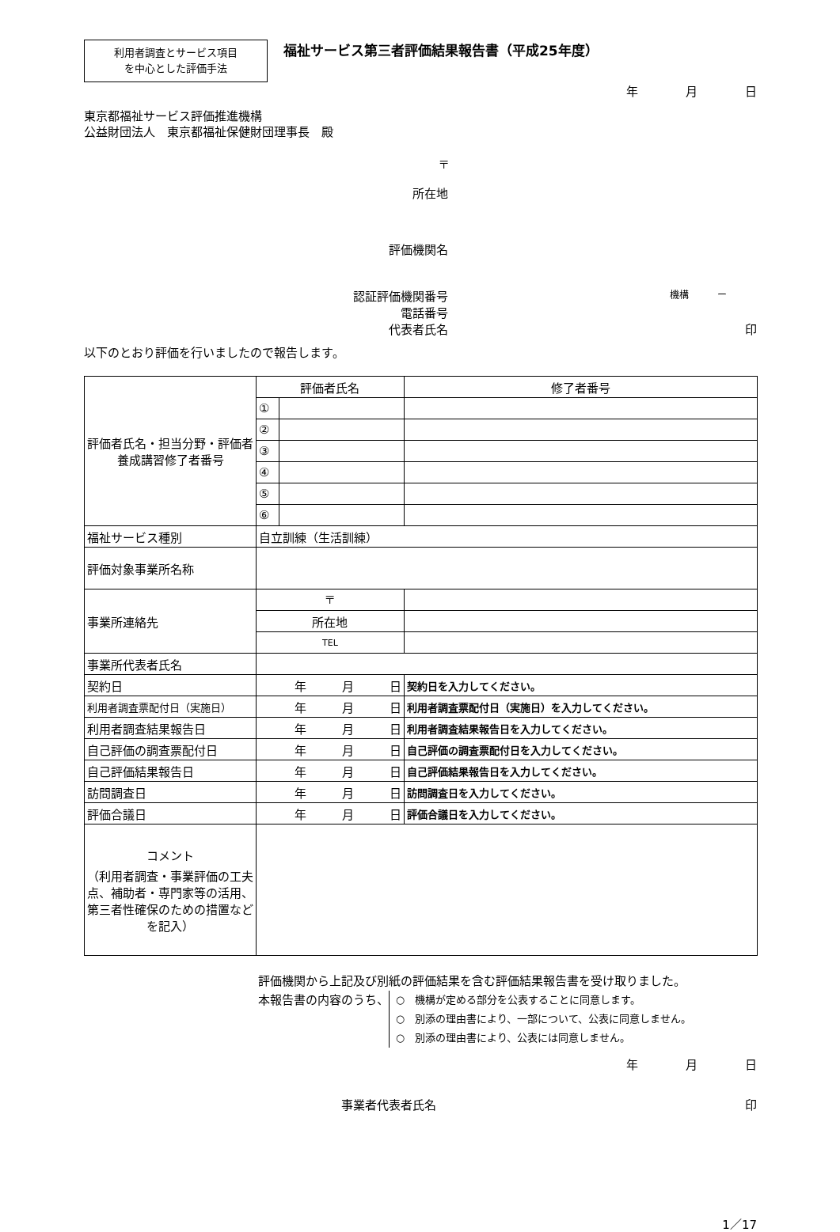利用者調査とサービス項目
を中心とした評価手法
福祉サービス第三者評価結果報告書（平成25年度）
年 月 日
東京都福祉サービス評価推進機構
公益財団法人　東京都福祉保健財団理事長　殿
〒
所在地
評価機関名
認証評価機関番号
機構　　　ー
電話番号
代表者氏名 印
以下のとおり評価を行いましたので報告します。
| 評価者氏名・担当分野・評価者養成講習修了者番号 | 評価者氏名 | | | 修了者番号 |
| | ① | | | |
| | ② | | | |
| | ③ | | | |
| | ④ | | | |
| | ⑤ | | | |
| | ⑥ | | | |
| 福祉サービス種別 | 自立訓練（生活訓練） | | | |
| 評価対象事業所名称 | | | | |
| 事業所連絡先 | 〒 | | | |
| | 所在地 | | | |
| | TEL | | | |
| 事業所代表者氏名 | | | | |
| 契約日 | 年 月 日 | | | 契約日を入力してください。 |
| 利用者調査票配付日（実施日） | 年 月 日 | | | 利用者調査票配付日（実施日）を入力してください。 |
| 利用者調査結果報告日 | 年 月 日 | | | 利用者調査結果報告日を入力してください。 |
| 自己評価の調査票配付日 | 年 月 日 | | | 自己評価の調査票配付日を入力してください。 |
| 自己評価結果報告日 | 年 月 日 | | | 自己評価結果報告日を入力してください。 |
| 訪問調査日 | 年 月 日 | | | 訪問調査日を入力してください。 |
| 評価合議日 | 年 月 日 | | | 評価合議日を入力してください。 |
| コメント （利用者調査・事業評価の工夫点、補助者・専門家等の活用、第三者性確保のための措置などを記入） | | | | |
評価機関から上記及び別紙の評価結果を含む評価結果報告書を受け取りました。
本報告書の内容のうち、
○　機構が定める部分を公表することに同意します。
○　別添の理由書により、一部について、公表に同意しません。
○　別添の理由書により、公表には同意しません。
年 月 日
事業者代表者氏名 印
1／17